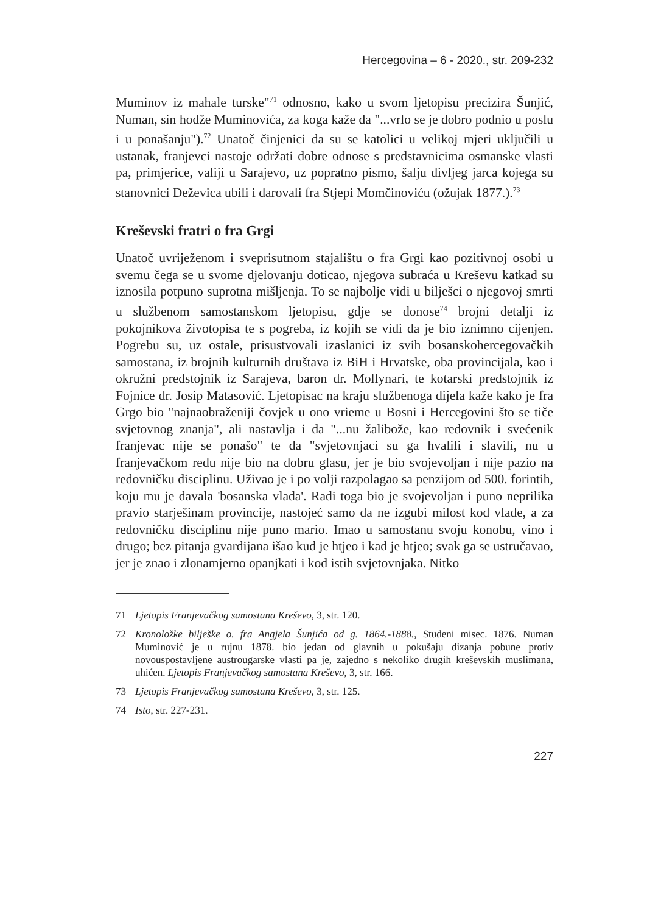Hercegovina – 6 - 2020., str. 209-232
Muminov iz mahale turske"<sup>71</sup> odnosno, kako u svom ljetopisu precizira Šunjić, Numan, sin hodže Muminovića, za koga kaže da "...vrlo se je dobro podnio u poslu i u ponašanju").<sup>72</sup> Unatoč činjenici da su se katolici u velikoj mjeri uključili u ustanak, franjevci nastoje održati dobre odnose s predstavnicima osmanske vlasti pa, primjerice, valiji u Sarajevo, uz popratno pismo, šalju divljeg jarca kojega su stanovnici Deževica ubili i darovali fra Stjepi Momčinoviću (ožujak 1877.).<sup>73</sup>
Kreševski fratri o fra Grgi
Unatoč uvriježenom i sveprisutnom stajalištu o fra Grgi kao pozitivnoj osobi u svemu čega se u svome djelovanju doticao, njegova subraća u Kreševu katkad su iznosila potpuno suprotna mišljenja. To se najbolje vidi u bilješci o njegovoj smrti u službenom samostanskom ljetopisu, gdje se donose<sup>74</sup> brojni detalji iz pokojnikova životopisa te s pogreba, iz kojih se vidi da je bio iznimno cijenjen. Pogrebu su, uz ostale, prisustvovali izaslanici iz svih bosanskohercegovačkih samostana, iz brojnih kulturnih društava iz BiH i Hrvatske, oba provincijala, kao i okružni predstojnik iz Sarajeva, baron dr. Mollynari, te kotarski predstojnik iz Fojnice dr. Josip Matasović. Ljetopisac na kraju službenoga dijela kaže kako je fra Grgo bio "najnaobraženiji čovjek u ono vrieme u Bosni i Hercegovini što se tiče svjetovnog znanja", ali nastavlja i da "...nu žalibože, kao redovnik i svećenik franjevac nije se ponašo" te da "svjetovnjaci su ga hvalili i slavili, nu u franjevačkom redu nije bio na dobru glasu, jer je bio svojevoljan i nije pazio na redovničku disciplinu. Uživao je i po volji razpolagao sa penzijom od 500. forintih, koju mu je davala 'bosanska vlada'. Radi toga bio je svojevoljan i puno neprilika pravio starješinam provincije, nastojeć samo da ne izgubi milost kod vlade, a za redovničku disciplinu nije puno mario. Imao u samostanu svoju konobu, vino i drugo; bez pitanja gvardijana išao kud je htjeo i kad je htjeo; svak ga se ustručavao, jer je znao i zlonamjerno opanjkati i kod istih svjetovnjaka. Nitko
71 Ljetopis Franjevačkog samostana Kreševo, 3, str. 120.
72 Kronoložke bilješke o. fra Angjela Šunjića od g. 1864.-1888., Studeni misec. 1876. Numan Muminović je u rujnu 1878. bio jedan od glavnih u pokušaju dizanja pobune protiv novouspostavljene austrougarske vlasti pa je, zajedno s nekoliko drugih kreševskih muslimana, uhićen. Ljetopis Franjevačkog samostana Kreševo, 3, str. 166.
73 Ljetopis Franjevačkog samostana Kreševo, 3, str. 125.
74 Isto, str. 227-231.
227